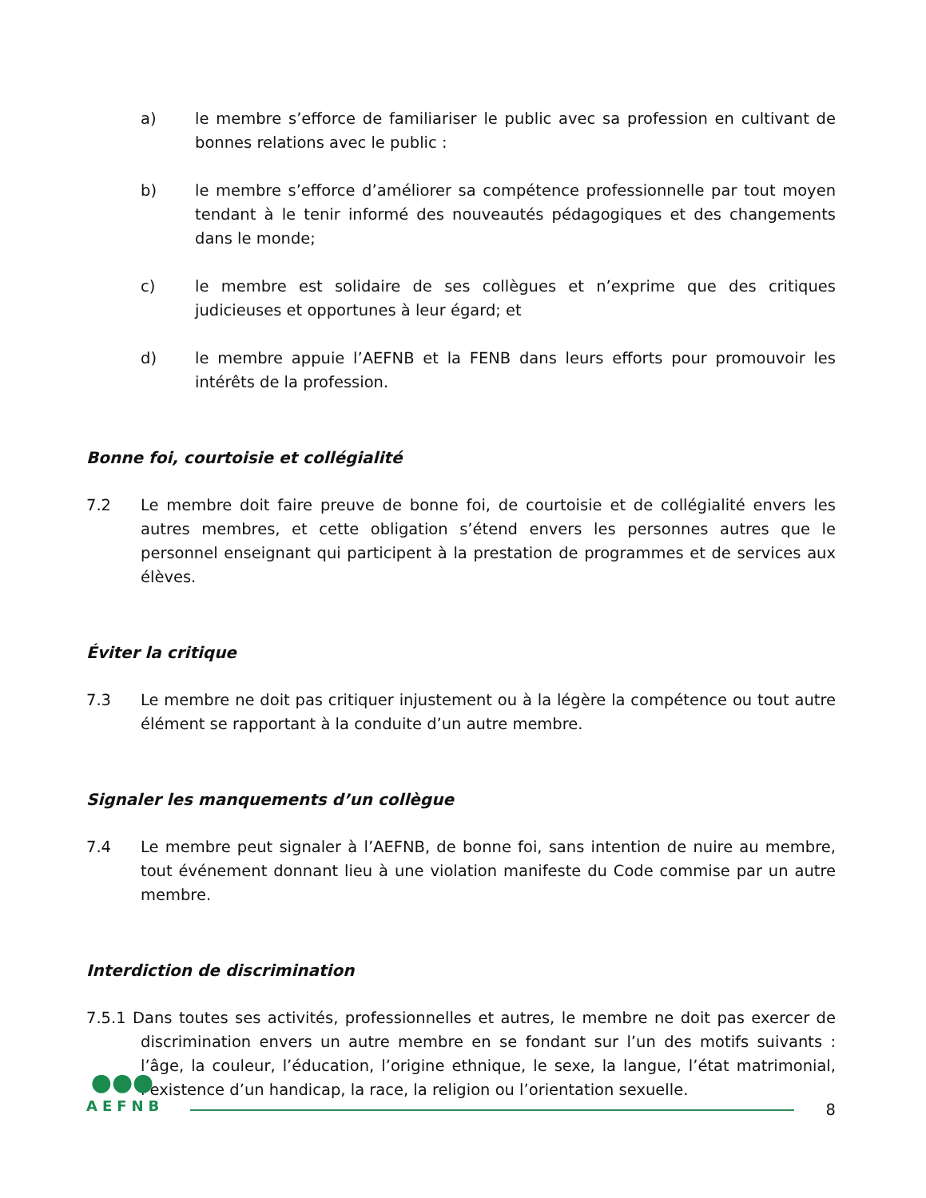a) le membre s’efforce de familiariser le public avec sa profession en cultivant de bonnes relations avec le public :
b) le membre s’efforce d’améliorer sa compétence professionnelle par tout moyen tendant à le tenir informé des nouveautés pédagogiques et des changements dans le monde;
c) le membre est solidaire de ses collègues et n’exprime que des critiques judicieuses et opportunes à leur égard; et
d) le membre appuie l’AEFNB et la FENB dans leurs efforts pour promouvoir les intérêts de la profession.
Bonne foi, courtoisie et collégialité
7.2 Le membre doit faire preuve de bonne foi, de courtoisie et de collégialité envers les autres membres, et cette obligation s’étend envers les personnes autres que le personnel enseignant qui participent à la prestation de programmes et de services aux élèves.
Éviter la critique
7.3 Le membre ne doit pas critiquer injustement ou à la légère la compétence ou tout autre élément se rapportant à la conduite d’un autre membre.
Signaler les manquements d’un collègue
7.4 Le membre peut signaler à l’AEFNB, de bonne foi, sans intention de nuire au membre, tout événement donnant lieu à une violation manifeste du Code commise par un autre membre.
Interdiction de discrimination
7.5.1 Dans toutes ses activités, professionnelles et autres, le membre ne doit pas exercer de discrimination envers un autre membre en se fondant sur l’un des motifs suivants : l’âge, la couleur, l’éducation, l’origine ethnique, le sexe, la langue, l’état matrimonial, l’existence d’un handicap, la race, la religion ou l’orientation sexuelle.
●●●
AEFNB
8